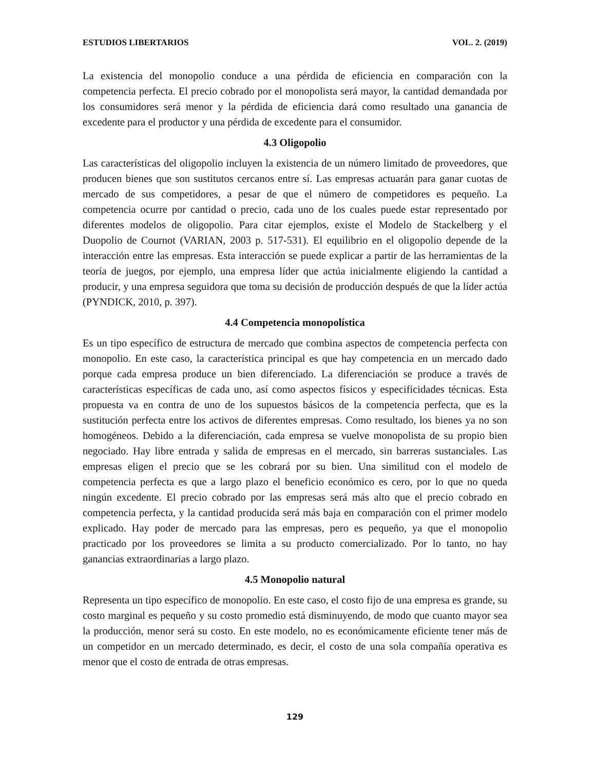ESTUDIOS LIBERTARIOS VOL. 2. (2019)
La existencia del monopolio conduce a una pérdida de eficiencia en comparación con la competencia perfecta. El precio cobrado por el monopolista será mayor, la cantidad demandada por los consumidores será menor y la pérdida de eficiencia dará como resultado una ganancia de excedente para el productor y una pérdida de excedente para el consumidor.
4.3 Oligopolio
Las características del oligopolio incluyen la existencia de un número limitado de proveedores, que producen bienes que son sustitutos cercanos entre sí. Las empresas actuarán para ganar cuotas de mercado de sus competidores, a pesar de que el número de competidores es pequeño. La competencia ocurre por cantidad o precio, cada uno de los cuales puede estar representado por diferentes modelos de oligopolio. Para citar ejemplos, existe el Modelo de Stackelberg y el Duopolio de Cournot (VARIAN, 2003 p. 517-531). El equilibrio en el oligopolio depende de la interacción entre las empresas. Esta interacción se puede explicar a partir de las herramientas de la teoría de juegos, por ejemplo, una empresa líder que actúa inicialmente eligiendo la cantidad a producir, y una empresa seguidora que toma su decisión de producción después de que la líder actúa (PYNDICK, 2010, p. 397).
4.4 Competencia monopolística
Es un tipo específico de estructura de mercado que combina aspectos de competencia perfecta con monopolio. En este caso, la característica principal es que hay competencia en un mercado dado porque cada empresa produce un bien diferenciado. La diferenciación se produce a través de características específicas de cada uno, así como aspectos físicos y especificidades técnicas. Esta propuesta va en contra de uno de los supuestos básicos de la competencia perfecta, que es la sustitución perfecta entre los activos de diferentes empresas. Como resultado, los bienes ya no son homogéneos. Debido a la diferenciación, cada empresa se vuelve monopolista de su propio bien negociado. Hay libre entrada y salida de empresas en el mercado, sin barreras sustanciales. Las empresas eligen el precio que se les cobrará por su bien. Una similitud con el modelo de competencia perfecta es que a largo plazo el beneficio económico es cero, por lo que no queda ningún excedente. El precio cobrado por las empresas será más alto que el precio cobrado en competencia perfecta, y la cantidad producida será más baja en comparación con el primer modelo explicado. Hay poder de mercado para las empresas, pero es pequeño, ya que el monopolio practicado por los proveedores se limita a su producto comercializado. Por lo tanto, no hay ganancias extraordinarias a largo plazo.
4.5 Monopolio natural
Representa un tipo específico de monopolio. En este caso, el costo fijo de una empresa es grande, su costo marginal es pequeño y su costo promedio está disminuyendo, de modo que cuanto mayor sea la producción, menor será su costo. En este modelo, no es económicamente eficiente tener más de un competidor en un mercado determinado, es decir, el costo de una sola compañía operativa es menor que el costo de entrada de otras empresas.
129